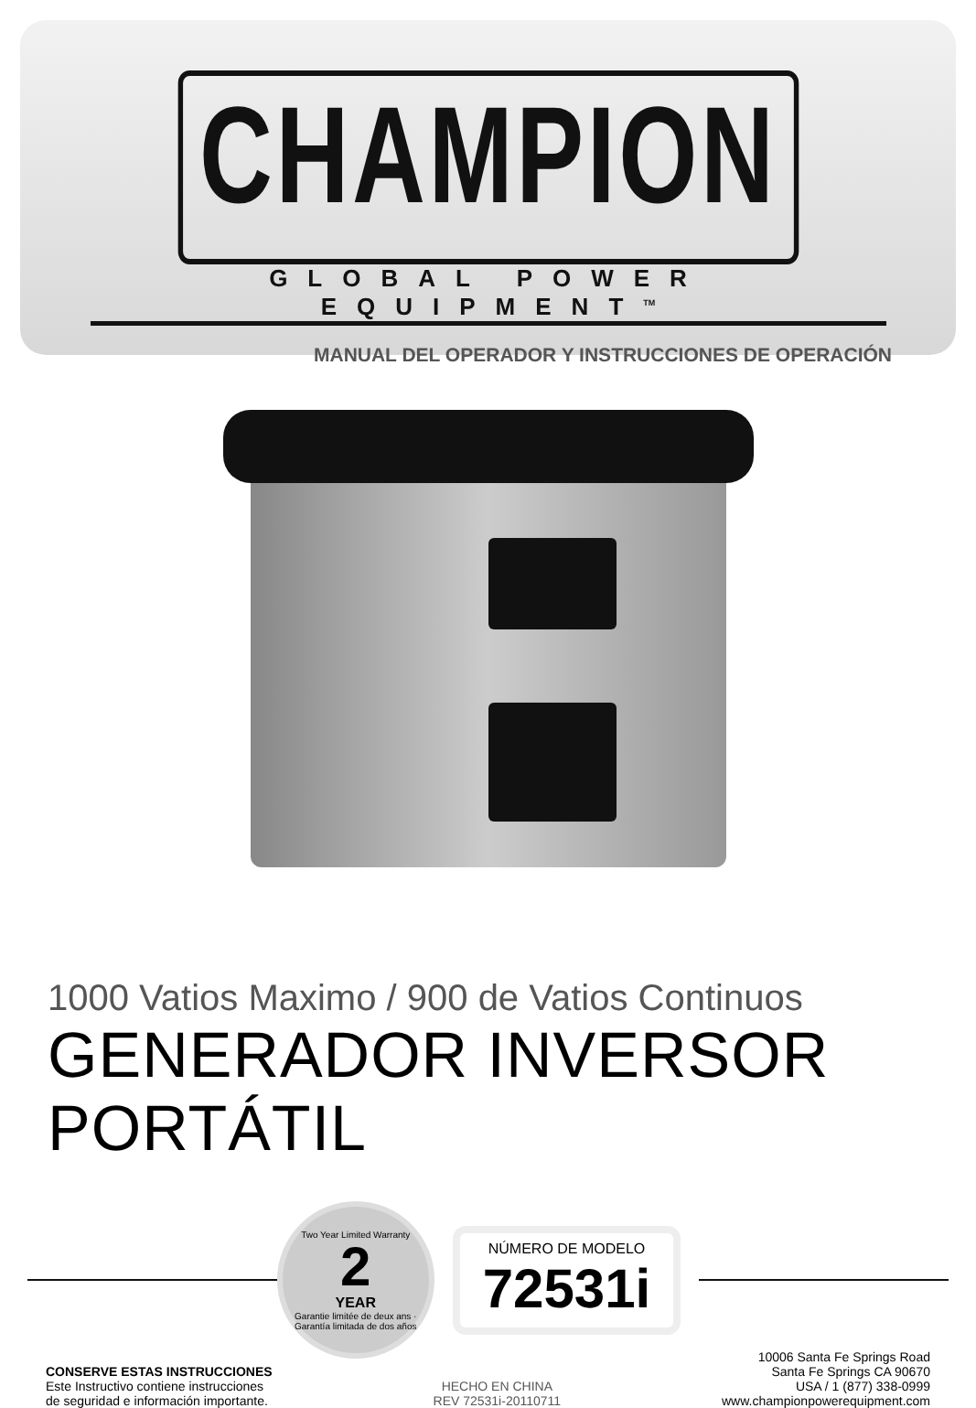CHAMPION
GLOBAL POWER EQUIPMENT<sup>TM</sup>
MANUAL DEL OPERADOR Y INSTRUCCIONES DE OPERACIÓN
1000 Vatios Maximo / 900 de Vatios Continuos
GENERADOR INVERSOR PORTÁTIL
Two Year Limited Warranty
2
YEAR
Garantie limitée de deux ans · Garantía limitada de dos años
NÚMERO DE MODELO
72531i
CONSERVE ESTAS INSTRUCCIONES
Este Instructivo contiene instrucciones
de seguridad e información importante.
HECHO EN CHINA
REV 72531i-20110711
10006 Santa Fe Springs Road
Santa Fe Springs CA 90670
USA / 1 (877) 338-0999
www.championpowerequipment.com